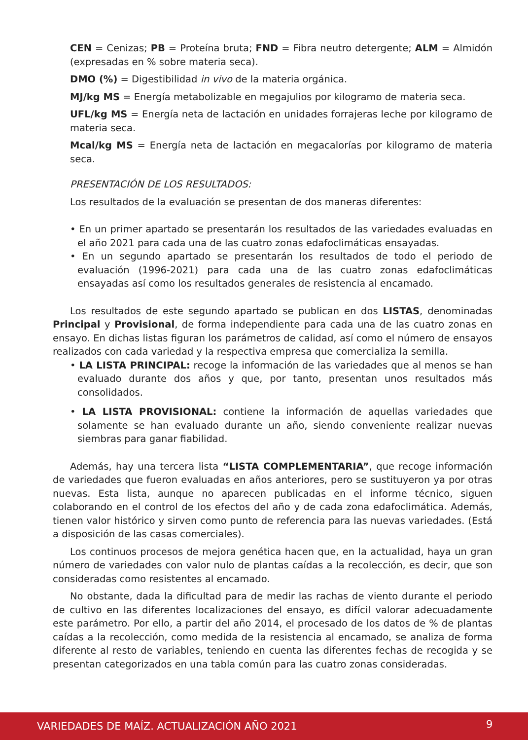CEN = Cenizas; PB = Proteína bruta; FND = Fibra neutro detergente; ALM = Almidón (expresadas en % sobre materia seca).
DMO (%) = Digestibilidad in vivo de la materia orgánica.
MJ/kg MS = Energía metabolizable en megajulios por kilogramo de materia seca.
UFL/kg MS = Energía neta de lactación en unidades forrajeras leche por kilogramo de materia seca.
Mcal/kg MS = Energía neta de lactación en megacalorías por kilogramo de materia seca.
PRESENTACIÓN DE LOS RESULTADOS:
Los resultados de la evaluación se presentan de dos maneras diferentes:
• En un primer apartado se presentarán los resultados de las variedades evaluadas en el año 2021 para cada una de las cuatro zonas edafoclimáticas ensayadas.
• En un segundo apartado se presentarán los resultados de todo el periodo de evaluación (1996-2021) para cada una de las cuatro zonas edafoclimáticas ensayadas así como los resultados generales de resistencia al encamado.
Los resultados de este segundo apartado se publican en dos LISTAS, denominadas Principal y Provisional, de forma independiente para cada una de las cuatro zonas en ensayo. En dichas listas figuran los parámetros de calidad, así como el número de ensayos realizados con cada variedad y la respectiva empresa que comercializa la semilla.
• LA LISTA PRINCIPAL: recoge la información de las variedades que al menos se han evaluado durante dos años y que, por tanto, presentan unos resultados más consolidados.
• LA LISTA PROVISIONAL: contiene la información de aquellas variedades que solamente se han evaluado durante un año, siendo conveniente realizar nuevas siembras para ganar fiabilidad.
Además, hay una tercera lista “LISTA COMPLEMENTARIA”, que recoge información de variedades que fueron evaluadas en años anteriores, pero se sustituyeron ya por otras nuevas. Esta lista, aunque no aparecen publicadas en el informe técnico, siguen colaborando en el control de los efectos del año y de cada zona edafoclimática. Además, tienen valor histórico y sirven como punto de referencia para las nuevas variedades. (Está a disposición de las casas comerciales).
Los continuos procesos de mejora genética hacen que, en la actualidad, haya un gran número de variedades con valor nulo de plantas caídas a la recolección, es decir, que son consideradas como resistentes al encamado.
No obstante, dada la dificultad para de medir las rachas de viento durante el periodo de cultivo en las diferentes localizaciones del ensayo, es difícil valorar adecuadamente este parámetro. Por ello, a partir del año 2014, el procesado de los datos de % de plantas caídas a la recolección, como medida de la resistencia al encamado, se analiza de forma diferente al resto de variables, teniendo en cuenta las diferentes fechas de recogida y se presentan categorizados en una tabla común para las cuatro zonas consideradas.
VARIEDADES DE MAÍZ. ACTUALIZACIÓN AÑO 2021 9